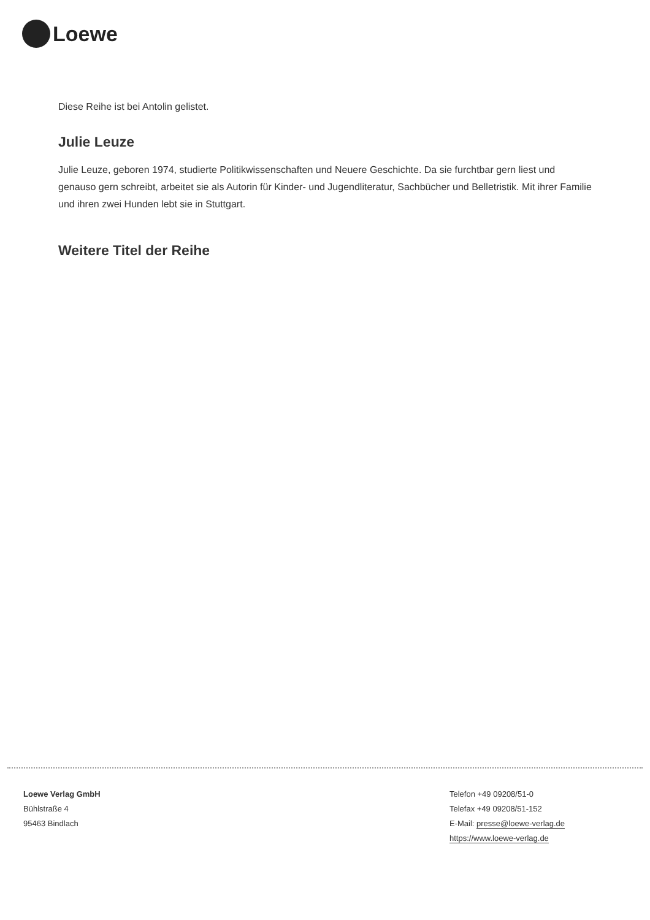Loewe
Diese Reihe ist bei Antolin gelistet.
Julie Leuze
Julie Leuze, geboren 1974, studierte Politikwissenschaften und Neuere Geschichte. Da sie furchtbar gern liest und genauso gern schreibt, arbeitet sie als Autorin für Kinder- und Jugendliteratur, Sachbücher und Belletristik. Mit ihrer Familie und ihren zwei Hunden lebt sie in Stuttgart.
Weitere Titel der Reihe
Loewe Verlag GmbH
Bühlstraße 4
95463 Bindlach
Telefon +49 09208/51-0
Telefax +49 09208/51-152
E-Mail: presse@loewe-verlag.de
https://www.loewe-verlag.de